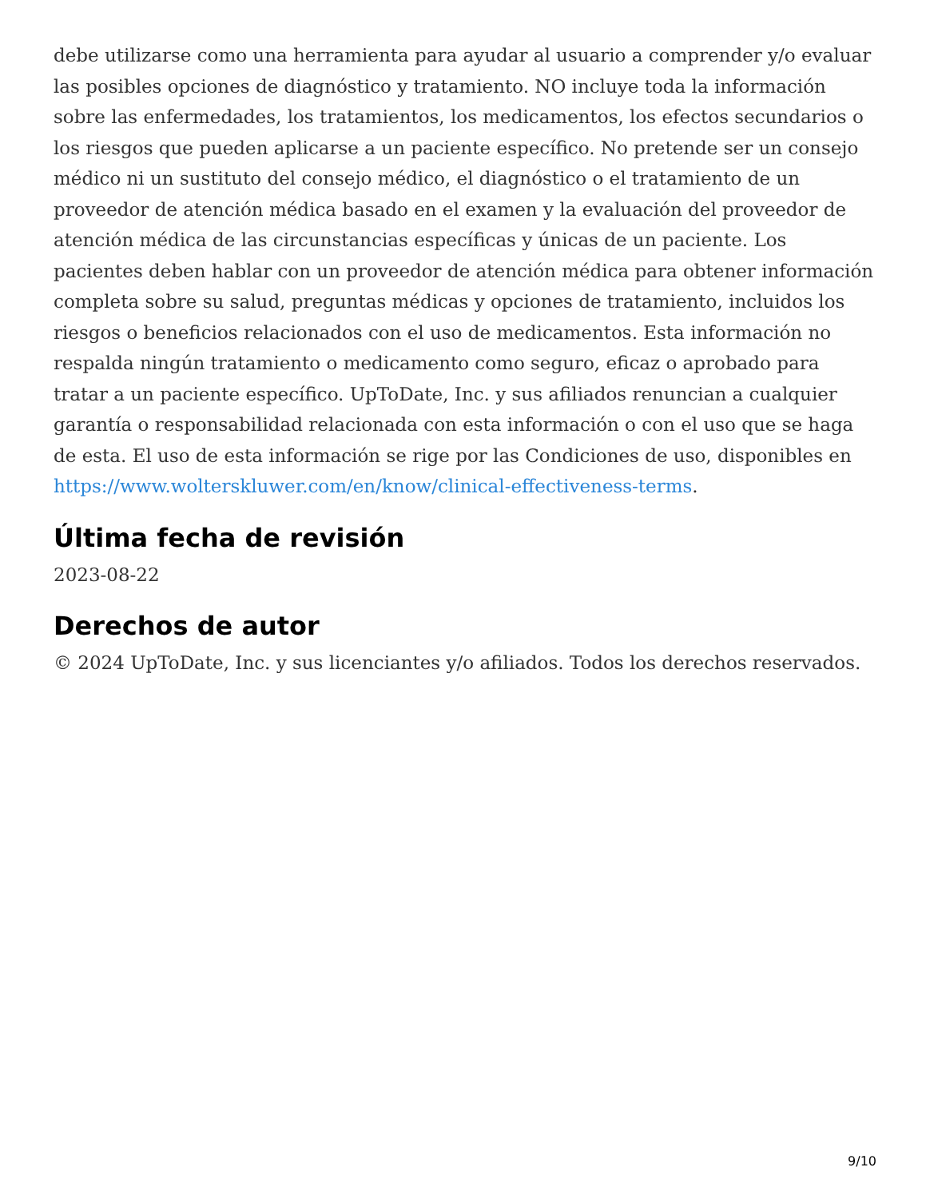debe utilizarse como una herramienta para ayudar al usuario a comprender y/o evaluar las posibles opciones de diagnóstico y tratamiento. NO incluye toda la información sobre las enfermedades, los tratamientos, los medicamentos, los efectos secundarios o los riesgos que pueden aplicarse a un paciente específico. No pretende ser un consejo médico ni un sustituto del consejo médico, el diagnóstico o el tratamiento de un proveedor de atención médica basado en el examen y la evaluación del proveedor de atención médica de las circunstancias específicas y únicas de un paciente. Los pacientes deben hablar con un proveedor de atención médica para obtener información completa sobre su salud, preguntas médicas y opciones de tratamiento, incluidos los riesgos o beneficios relacionados con el uso de medicamentos. Esta información no respalda ningún tratamiento o medicamento como seguro, eficaz o aprobado para tratar a un paciente específico. UpToDate, Inc. y sus afiliados renuncian a cualquier garantía o responsabilidad relacionada con esta información o con el uso que se haga de esta. El uso de esta información se rige por las Condiciones de uso, disponibles en https://www.wolterskluwer.com/en/know/clinical-effectiveness-terms.
Última fecha de revisión
2023-08-22
Derechos de autor
© 2024 UpToDate, Inc. y sus licenciantes y/o afiliados. Todos los derechos reservados.
9/10